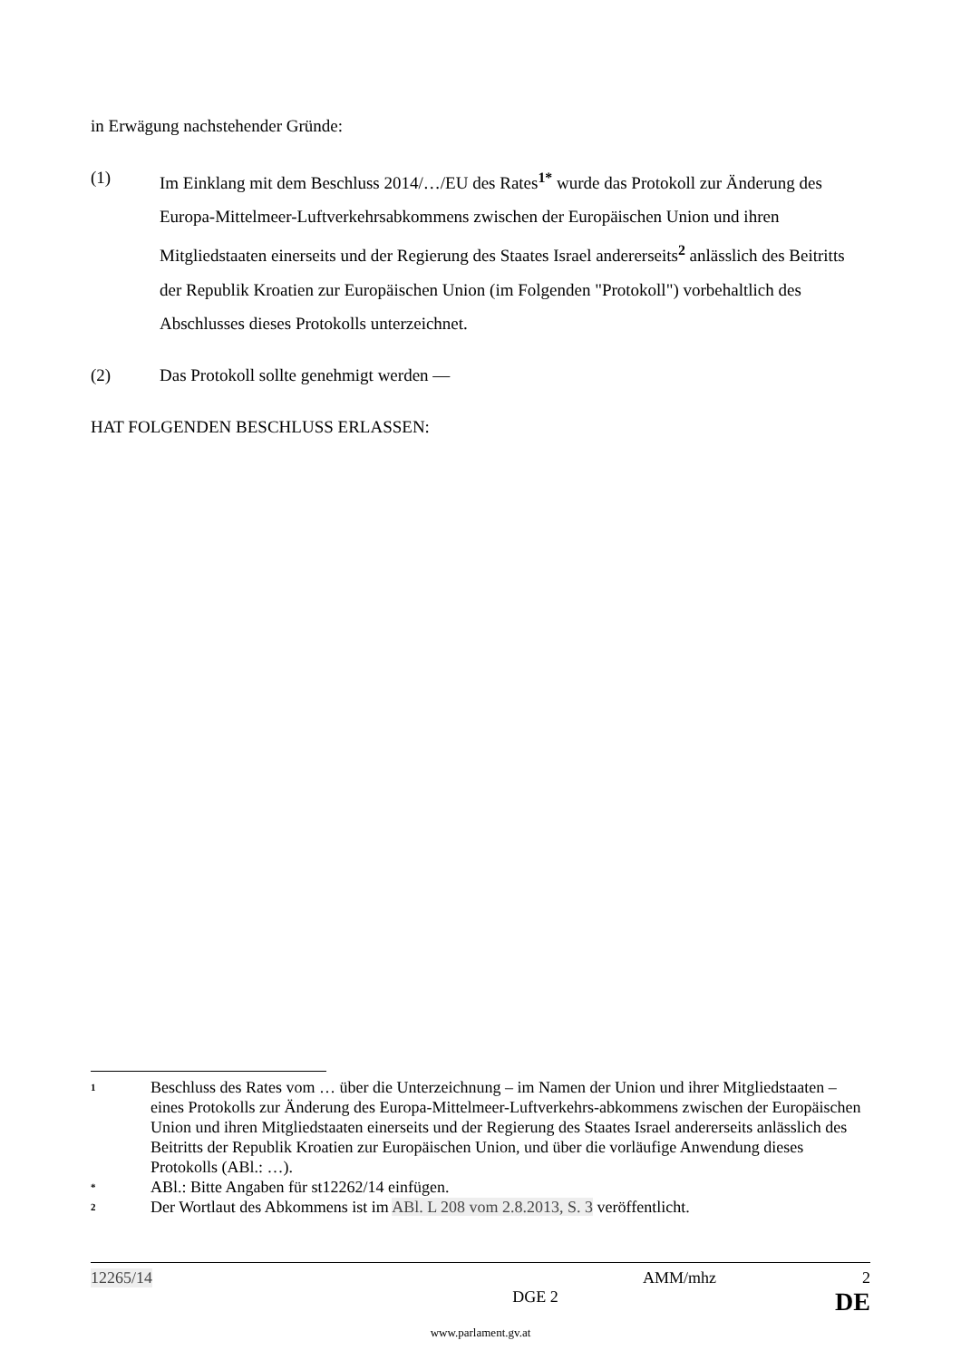in Erwägung nachstehender Gründe:
(1) Im Einklang mit dem Beschluss 2014/…/EU des Rates<sup>1*</sup> wurde das Protokoll zur Änderung des Europa-Mittelmeer-Luftverkehrsabkommens zwischen der Europäischen Union und ihren Mitgliedstaaten einerseits und der Regierung des Staates Israel andererseits<sup>2</sup> anlässlich des Beitritts der Republik Kroatien zur Europäischen Union (im Folgenden "Protokoll") vorbehaltlich des Abschlusses dieses Protokolls unterzeichnet.
(2) Das Protokoll sollte genehmigt werden —
HAT FOLGENDEN BESCHLUSS ERLASSEN:
1
Beschluss des Rates vom … über die Unterzeichnung – im Namen der Union und ihrer Mitgliedstaaten – eines Protokolls zur Änderung des Europa-Mittelmeer-Luftverkehrs-abkommens zwischen der Europäischen Union und ihren Mitgliedstaaten einerseits und der Regierung des Staates Israel andererseits anlässlich des Beitritts der Republik Kroatien zur Europäischen Union, und über die vorläufige Anwendung dieses Protokolls (ABl.: …).
*
ABl.: Bitte Angaben für st12262/14 einfügen.
2
Der Wortlaut des Abkommens ist im ABl. L 208 vom 2.8.2013, S. 3 veröffentlicht.
12265/14 AMM/mhz 2
DGE 2 DE
www.parlament.gv.at